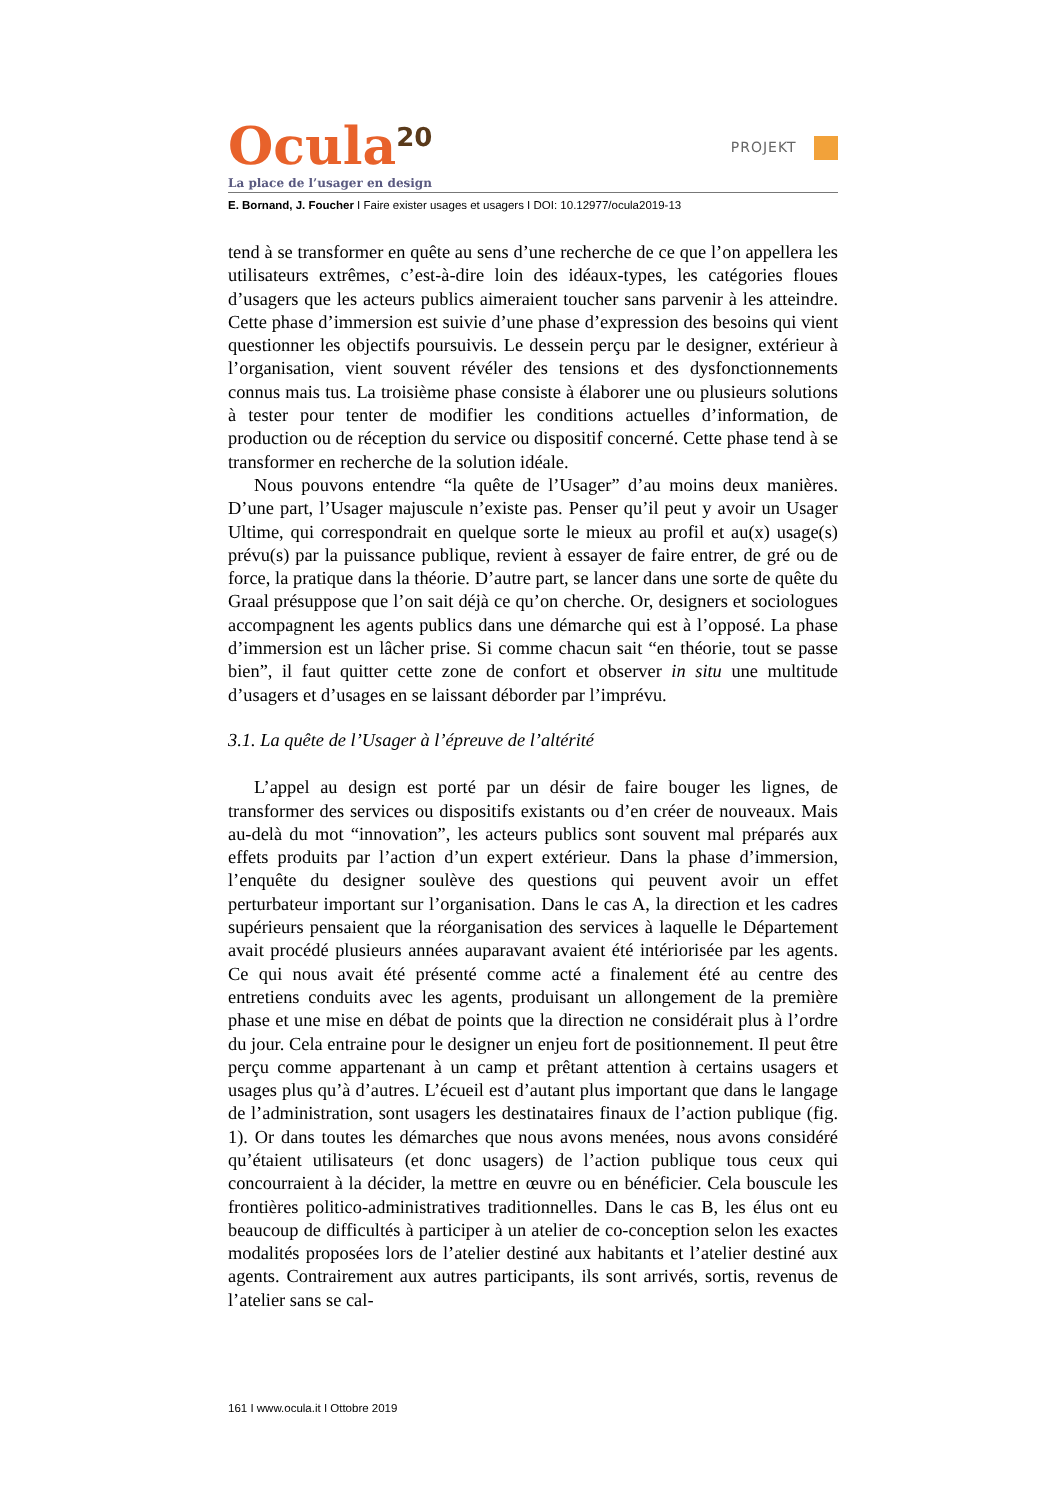Ocula<sup>20</sup>
PROJEKT
La place de l’usager en design
E. Bornand, J. Foucher I Faire exister usages et usagers I DOI: 10.12977/ocula2019-13
tend à se transformer en quête au sens d’une recherche de ce que l’on appellera les utilisateurs extrêmes, c’est-à-dire loin des idéaux-types, les catégories floues d’usagers que les acteurs publics aimeraient toucher sans parvenir à les atteindre. Cette phase d’immersion est suivie d’une phase d’expression des besoins qui vient questionner les objectifs poursuivis. Le dessein perçu par le designer, extérieur à l’organisation, vient souvent révéler des tensions et des dysfonctionnements connus mais tus. La troisième phase consiste à élaborer une ou plusieurs solutions à tester pour tenter de modifier les conditions actuelles d’information, de production ou de réception du service ou dispositif concerné. Cette phase tend à se transformer en recherche de la solution idéale.
Nous pouvons entendre “la quête de l’Usager” d’au moins deux manières. D’une part, l’Usager majuscule n’existe pas. Penser qu’il peut y avoir un Usager Ultime, qui correspondrait en quelque sorte le mieux au profil et au(x) usage(s) prévu(s) par la puissance publique, revient à essayer de faire entrer, de gré ou de force, la pratique dans la théorie. D’autre part, se lancer dans une sorte de quête du Graal présuppose que l’on sait déjà ce qu’on cherche. Or, designers et sociologues accompagnent les agents publics dans une démarche qui est à l’opposé. La phase d’immersion est un lâcher prise. Si comme chacun sait “en théorie, tout se passe bien”, il faut quitter cette zone de confort et observer in situ une multitude d’usagers et d’usages en se laissant déborder par l’imprévu.
3.1. La quête de l’Usager à l’épreuve de l’altérité
L’appel au design est porté par un désir de faire bouger les lignes, de transformer des services ou dispositifs existants ou d’en créer de nouveaux. Mais au-delà du mot “innovation”, les acteurs publics sont souvent mal préparés aux effets produits par l’action d’un expert extérieur. Dans la phase d’immersion, l’enquête du designer soulève des questions qui peuvent avoir un effet perturbateur important sur l’organisation. Dans le cas A, la direction et les cadres supérieurs pensaient que la réorganisation des services à laquelle le Département avait procédé plusieurs années auparavant avaient été intériorisée par les agents. Ce qui nous avait été présenté comme acté a finalement été au centre des entretiens conduits avec les agents, produisant un allongement de la première phase et une mise en débat de points que la direction ne considérait plus à l’ordre du jour. Cela entraine pour le designer un enjeu fort de positionnement. Il peut être perçu comme appartenant à un camp et prêtant attention à certains usagers et usages plus qu’à d’autres. L’écueil est d’autant plus important que dans le langage de l’administration, sont usagers les destinataires finaux de l’action publique (fig. 1). Or dans toutes les démarches que nous avons menées, nous avons considéré qu’étaient utilisateurs (et donc usagers) de l’action publique tous ceux qui concourraient à la décider, la mettre en œuvre ou en bénéficier. Cela bouscule les frontières politico-administratives traditionnelles. Dans le cas B, les élus ont eu beaucoup de difficultés à participer à un atelier de co-conception selon les exactes modalités proposées lors de l’atelier destiné aux habitants et l’atelier destiné aux agents. Contrairement aux autres participants, ils sont arrivés, sortis, revenus de l’atelier sans se cal-
161 I www.ocula.it I Ottobre 2019